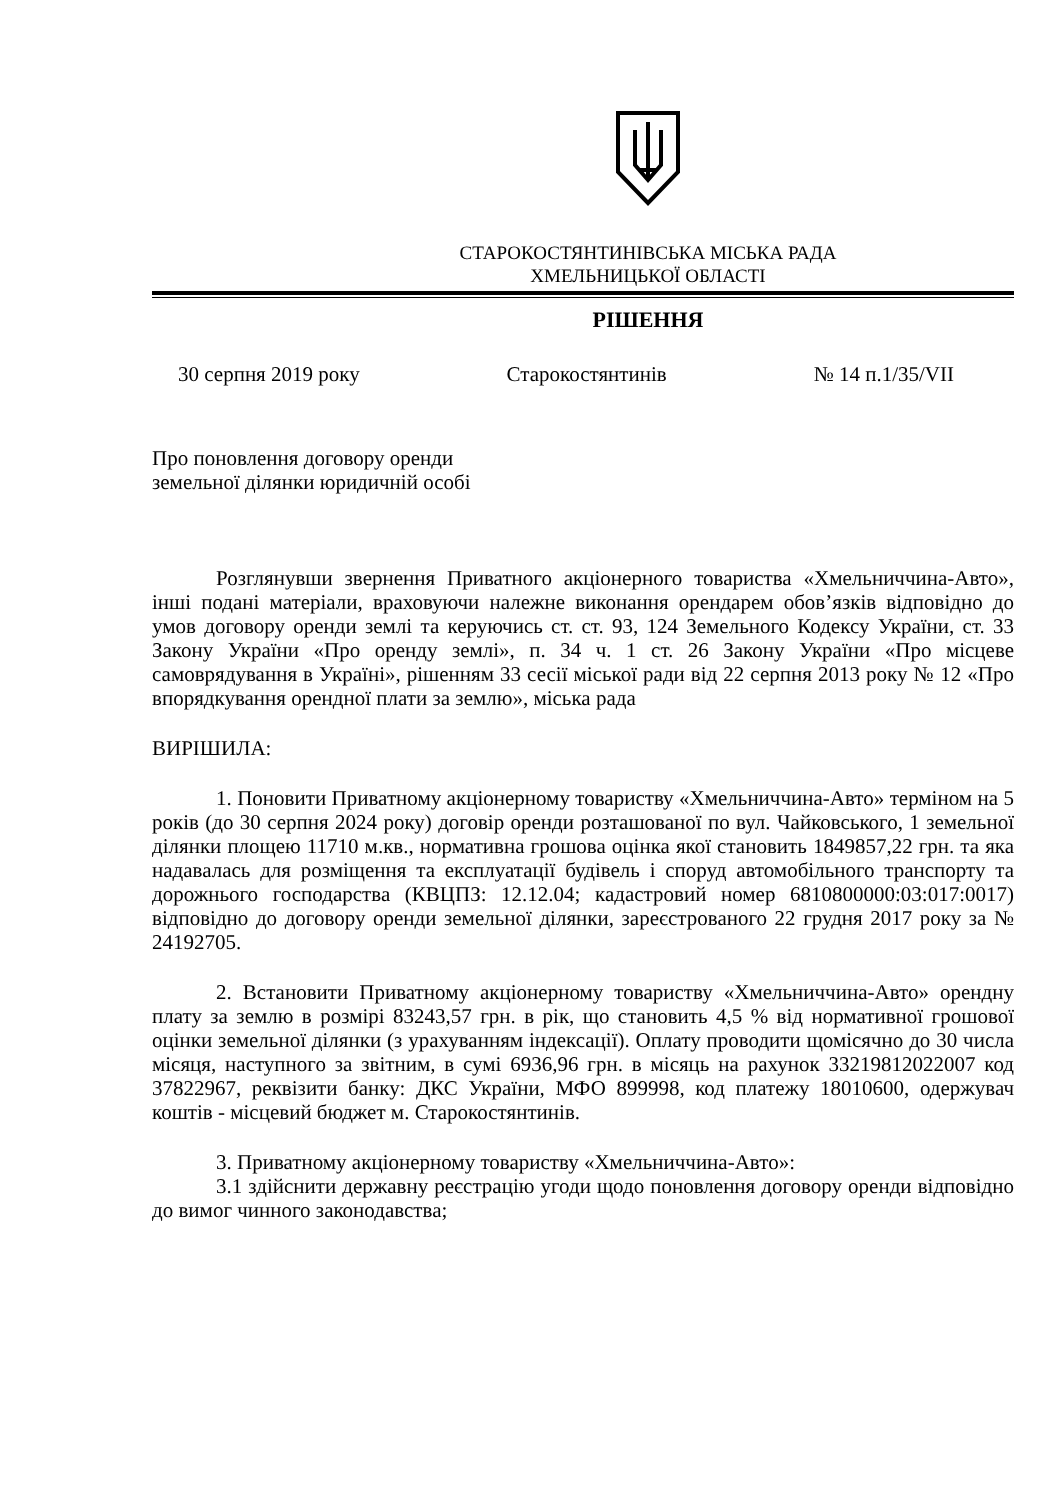СТАРОКОСТЯНТИНІВСЬКА МІСЬКА РАДА
ХМЕЛЬНИЦЬКОЇ ОБЛАСТІ
РІШЕННЯ
30 серпня 2019 року Старокостянтинів № 14 п.1/35/VII
Про поновлення договору оренди
земельної ділянки юридичній особі
Розглянувши звернення Приватного акціонерного товариства «Хмельниччина-Авто», інші подані матеріали, враховуючи належне виконання орендарем обов’язків відповідно до умов договору оренди землі та керуючись ст. ст. 93, 124 Земельного Кодексу України, ст. 33 Закону України «Про оренду землі», п. 34 ч. 1 ст. 26 Закону України «Про місцеве самоврядування в Україні», рішенням 33 сесії міської ради від 22 серпня 2013 року № 12 «Про впорядкування орендної плати за землю», міська рада
ВИРІШИЛА:
1. Поновити Приватному акціонерному товариству «Хмельниччина-Авто» терміном на 5 років (до 30 серпня 2024 року) договір оренди розташованої по вул. Чайковського, 1 земельної ділянки площею 11710 м.кв., нормативна грошова оцінка якої становить 1849857,22 грн. та яка надавалась для розміщення та експлуатації будівель і споруд автомобільного транспорту та дорожнього господарства (КВЦПЗ: 12.12.04; кадастровий номер 6810800000:03:017:0017) відповідно до договору оренди земельної ділянки, зареєстрованого 22 грудня 2017 року за № 24192705.
2. Встановити Приватному акціонерному товариству «Хмельниччина-Авто» орендну плату за землю в розмірі 83243,57 грн. в рік, що становить 4,5 % від нормативної грошової оцінки земельної ділянки (з урахуванням індексації). Оплату проводити щомісячно до 30 числа місяця, наступного за звітним, в сумі 6936,96 грн. в місяць на рахунок 33219812022007 код 37822967, реквізити банку: ДКС України, МФО 899998, код платежу 18010600, одержувач коштів - місцевий бюджет м. Старокостянтинів.
3. Приватному акціонерному товариству «Хмельниччина-Авто»:
3.1 здійснити державну реєстрацію угоди щодо поновлення договору оренди відповідно до вимог чинного законодавства;